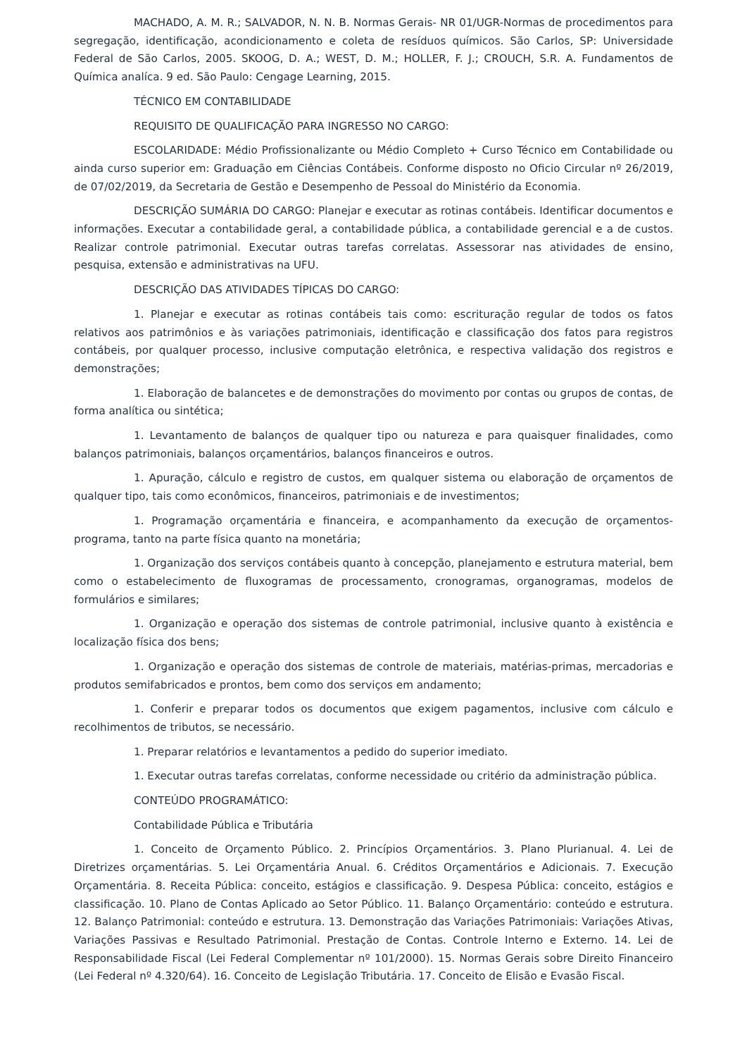MACHADO, A. M. R.; SALVADOR, N. N. B. Normas Gerais- NR 01/UGR-Normas de procedimentos para segregação, identificação, acondicionamento e coleta de resíduos químicos. São Carlos, SP: Universidade Federal de São Carlos, 2005. SKOOG, D. A.; WEST, D. M.; HOLLER, F. J.; CROUCH, S.R. A. Fundamentos de Química analíca. 9 ed. São Paulo: Cengage Learning, 2015.
TÉCNICO EM CONTABILIDADE
REQUISITO DE QUALIFICAÇÃO PARA INGRESSO NO CARGO:
ESCOLARIDADE: Médio Profissionalizante ou Médio Completo + Curso Técnico em Contabilidade ou ainda curso superior em: Graduação em Ciências Contábeis. Conforme disposto no Oficio Circular nº 26/2019, de 07/02/2019, da Secretaria de Gestão e Desempenho de Pessoal do Ministério da Economia.
DESCRIÇÃO SUMÁRIA DO CARGO: Planejar e executar as rotinas contábeis. Identificar documentos e informações. Executar a contabilidade geral, a contabilidade pública, a contabilidade gerencial e a de custos. Realizar controle patrimonial. Executar outras tarefas correlatas. Assessorar nas atividades de ensino, pesquisa, extensão e administrativas na UFU.
DESCRIÇÃO DAS ATIVIDADES TÍPICAS DO CARGO:
1. Planejar e executar as rotinas contábeis tais como: escrituração regular de todos os fatos relativos aos patrimônios e às variações patrimoniais, identificação e classificação dos fatos para registros contábeis, por qualquer processo, inclusive computação eletrônica, e respectiva validação dos registros e demonstrações;
1. Elaboração de balancetes e de demonstrações do movimento por contas ou grupos de contas, de forma analítica ou sintética;
1. Levantamento de balanços de qualquer tipo ou natureza e para quaisquer finalidades, como balanços patrimoniais, balanços orçamentários, balanços financeiros e outros.
1. Apuração, cálculo e registro de custos, em qualquer sistema ou elaboração de orçamentos de qualquer tipo, tais como econômicos, financeiros, patrimoniais e de investimentos;
1. Programação orçamentária e financeira, e acompanhamento da execução de orçamentos-programa, tanto na parte física quanto na monetária;
1. Organização dos serviços contábeis quanto à concepção, planejamento e estrutura material, bem como o estabelecimento de fluxogramas de processamento, cronogramas, organogramas, modelos de formulários e similares;
1. Organização e operação dos sistemas de controle patrimonial, inclusive quanto à existência e localização física dos bens;
1. Organização e operação dos sistemas de controle de materiais, matérias-primas, mercadorias e produtos semifabricados e prontos, bem como dos serviços em andamento;
1. Conferir e preparar todos os documentos que exigem pagamentos, inclusive com cálculo e recolhimentos de tributos, se necessário.
1. Preparar relatórios e levantamentos a pedido do superior imediato.
1. Executar outras tarefas correlatas, conforme necessidade ou critério da administração pública.
CONTEÚDO PROGRAMÁTICO:
Contabilidade Pública e Tributária
1. Conceito de Orçamento Público. 2. Princípios Orçamentários. 3. Plano Plurianual. 4. Lei de Diretrizes orçamentárias. 5. Lei Orçamentária Anual. 6. Créditos Orçamentários e Adicionais. 7. Execução Orçamentária. 8. Receita Pública: conceito, estágios e classificação. 9. Despesa Pública: conceito, estágios e classificação. 10. Plano de Contas Aplicado ao Setor Público. 11. Balanço Orçamentário: conteúdo e estrutura. 12. Balanço Patrimonial: conteúdo e estrutura. 13. Demonstração das Variações Patrimoniais: Variações Ativas, Variações Passivas e Resultado Patrimonial. Prestação de Contas. Controle Interno e Externo. 14. Lei de Responsabilidade Fiscal (Lei Federal Complementar nº 101/2000). 15. Normas Gerais sobre Direito Financeiro (Lei Federal nº 4.320/64). 16. Conceito de Legislação Tributária. 17. Conceito de Elisão e Evasão Fiscal.